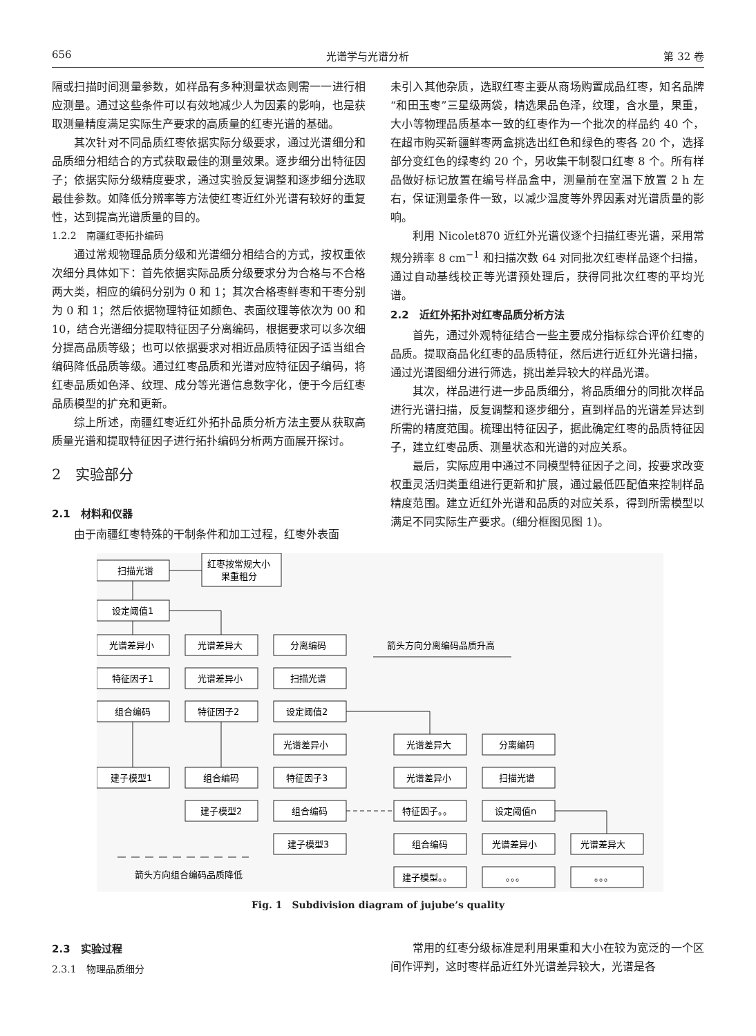656 光谱学与光谱分析 第 32 卷
隔或扫描时间测量参数，如样品有多种测量状态则需一一进行相应测量。通过这些条件可以有效地减少人为因素的影响，也是获取测量精度满足实际生产要求的高质量的红枣光谱的基础。
其次针对不同品质红枣依据实际分级要求，通过光谱细分和品质细分相结合的方式获取最佳的测量效果。逐步细分出特征因子；依据实际分级精度要求，通过实验反复调整和逐步细分选取最佳参数。如降低分辨率等方法使红枣近红外光谱有较好的重复性，达到提高光谱质量的目的。
1.2.2　南疆红枣拓扑编码
通过常规物理品质分级和光谱细分相结合的方式，按权重依次细分具体如下：首先依据实际品质分级要求分为合格与不合格两大类，相应的编码分别为 0 和 1；其次合格枣鲜枣和干枣分别为 0 和 1；然后依据物理特征如颜色、表面纹理等依次为 00 和 10，结合光谱细分提取特征因子分离编码，根据要求可以多次细分提高品质等级；也可以依据要求对相近品质特征因子适当组合编码降低品质等级。通过红枣品质和光谱对应特征因子编码，将红枣品质如色泽、纹理、成分等光谱信息数字化，便于今后红枣品质模型的扩充和更新。
综上所述，南疆红枣近红外拓扑品质分析方法主要从获取高质量光谱和提取特征因子进行拓扑编码分析两方面展开探讨。
2　实验部分
2.1　材料和仪器
由于南疆红枣特殊的干制条件和加工过程，红枣外表面
未引入其他杂质，选取红枣主要从商场购置成品红枣，知名品牌“和田玉枣”三星级两袋，精选果品色泽，纹理，含水量，果重，大小等物理品质基本一致的红枣作为一个批次的样品约 40 个，在超市购买新疆鲜枣两盒挑选出红色和绿色的枣各 20 个，选择部分变红色的绿枣约 20 个，另收集干制裂口红枣 8 个。所有样品做好标记放置在编号样品盒中，测量前在室温下放置 2 h 左右，保证测量条件一致，以减少温度等外界因素对光谱质量的影响。
利用 Nicolet870 近红外光谱仪逐个扫描红枣光谱，采用常规分辨率 8 cm<sup>−1</sup> 和扫描次数 64 对同批次红枣样品逐个扫描，通过自动基线校正等光谱预处理后，获得同批次红枣的平均光谱。
2.2　近红外拓扑对红枣品质分析方法
首先，通过外观特征结合一些主要成分指标综合评价红枣的品质。提取商品化红枣的品质特征，然后进行近红外光谱扫描，通过光谱图细分进行筛选，挑出差异较大的样品光谱。
其次，样品进行进一步品质细分，将品质细分的同批次样品进行光谱扫描，反复调整和逐步细分，直到样品的光谱差异达到所需的精度范围。梳理出特征因子，据此确定红枣的品质特征因子，建立红枣品质、测量状态和光谱的对应关系。
最后，实际应用中通过不同模型特征因子之间，按要求改变权重灵活归类重组进行更新和扩展，通过最低匹配值来控制样品精度范围。建立近红外光谱和品质的对应关系，得到所需模型以满足不同实际生产要求。(细分框图见图 1)。
扫描光谱
红枣按常规大小
果重粗分
设定阈值1
光谱差异小
光谱差异大
分离编码
箭头方向分离编码品质升高
特征因子1
光谱差异小
扫描光谱
组合编码
特征因子2
设定阈值2
光谱差异小
光谱差异大
分离编码
建子模型1
组合编码
特征因子3
光谱差异小
扫描光谱
建子模型2
组合编码
特征因子。。
设定阈值n
建子模型3
组合编码
光谱差异小
光谱差异大
箭头方向组合编码品质降低
建子模型。。
。。。
。。。
Fig. 1　Subdivision diagram of jujube’s quality
2.3　实验过程
2.3.1　物理品质细分
常用的红枣分级标准是利用果重和大小在较为宽泛的一个区间作评判，这时枣样品近红外光谱差异较大，光谱是各